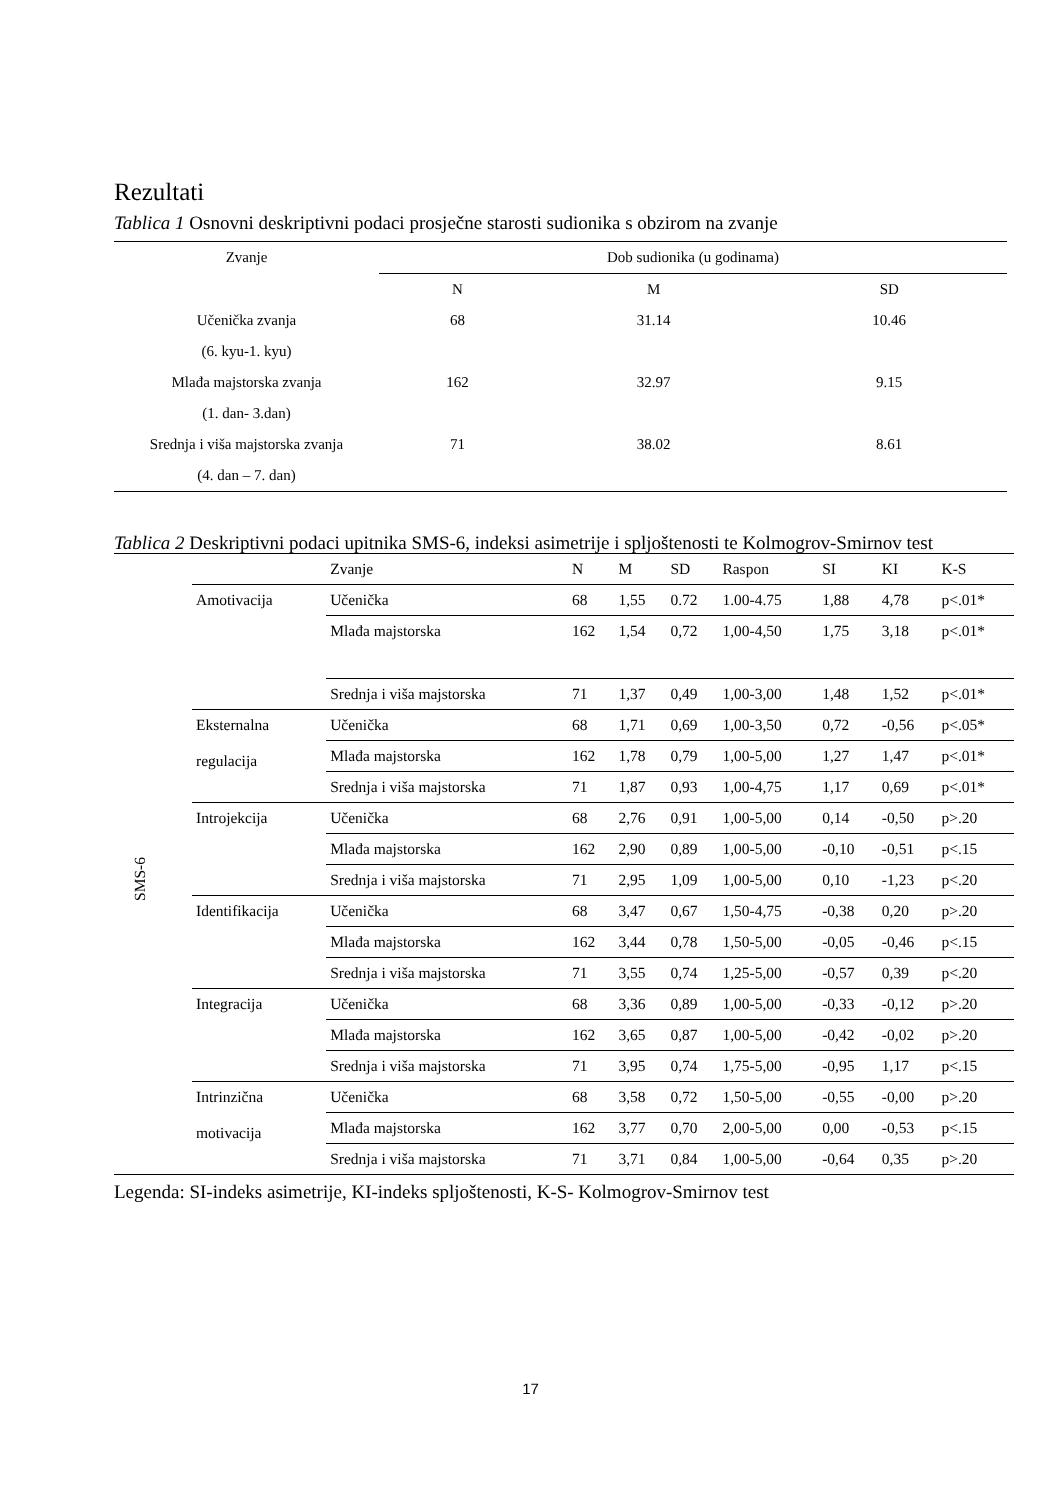Rezultati
Tablica 1 Osnovni deskriptivni podaci prosječne starosti sudionika s obzirom na zvanje
| Zvanje | Dob sudionika (u godinama) | | |
| --- | --- | --- | --- |
| | N | M | SD |
| Učenička zvanja | 68 | 31.14 | 10.46 |
| (6. kyu-1. kyu) | | | |
| Mlađa majstorska zvanja | 162 | 32.97 | 9.15 |
| (1. dan- 3.dan) | | | |
| Srednja i viša majstorska zvanja | 71 | 38.02 | 8.61 |
| (4. dan – 7. dan) | | | |
Tablica 2 Deskriptivni podaci upitnika SMS-6, indeksi asimetrije i spljoštenosti te Kolmogrov-Smirnov test
| | | Zvanje | N | M | SD | Raspon | SI | KI | K-S |
| --- | --- | --- | --- | --- | --- | --- | --- | --- | --- |
| SMS-6 | Amotivacija | Učenička | 68 | 1,55 | 0.72 | 1.00-4.75 | 1,88 | 4,78 | p<.01* |
| | | Mlađa majstorska | 162 | 1,54 | 0,72 | 1,00-4,50 | 1,75 | 3,18 | p<.01* |
| | | Srednja i viša majstorska | 71 | 1,37 | 0,49 | 1,00-3,00 | 1,48 | 1,52 | p<.01* |
| | Eksternalna regulacija | Učenička | 68 | 1,71 | 0,69 | 1,00-3,50 | 0,72 | -0,56 | p<.05* |
| | | Mlađa majstorska | 162 | 1,78 | 0,79 | 1,00-5,00 | 1,27 | 1,47 | p<.01* |
| | | Srednja i viša majstorska | 71 | 1,87 | 0,93 | 1,00-4,75 | 1,17 | 0,69 | p<.01* |
| | Introjekcija | Učenička | 68 | 2,76 | 0,91 | 1,00-5,00 | 0,14 | -0,50 | p>.20 |
| | | Mlađa majstorska | 162 | 2,90 | 0,89 | 1,00-5,00 | -0,10 | -0,51 | p<.15 |
| | | Srednja i viša majstorska | 71 | 2,95 | 1,09 | 1,00-5,00 | 0,10 | -1,23 | p<.20 |
| | Identifikacija | Učenička | 68 | 3,47 | 0,67 | 1,50-4,75 | -0,38 | 0,20 | p>.20 |
| | | Mlađa majstorska | 162 | 3,44 | 0,78 | 1,50-5,00 | -0,05 | -0,46 | p<.15 |
| | | Srednja i viša majstorska | 71 | 3,55 | 0,74 | 1,25-5,00 | -0,57 | 0,39 | p<.20 |
| | Integracija | Učenička | 68 | 3,36 | 0,89 | 1,00-5,00 | -0,33 | -0,12 | p>.20 |
| | | Mlađa majstorska | 162 | 3,65 | 0,87 | 1,00-5,00 | -0,42 | -0,02 | p>.20 |
| | | Srednja i viša majstorska | 71 | 3,95 | 0,74 | 1,75-5,00 | -0,95 | 1,17 | p<.15 |
| | Intrinzična motivacija | Učenička | 68 | 3,58 | 0,72 | 1,50-5,00 | -0,55 | -0,00 | p>.20 |
| | | Mlađa majstorska | 162 | 3,77 | 0,70 | 2,00-5,00 | 0,00 | -0,53 | p<.15 |
| | | Srednja i viša majstorska | 71 | 3,71 | 0,84 | 1,00-5,00 | -0,64 | 0,35 | p>.20 |
Legenda: SI-indeks asimetrije, KI-indeks spljoštenosti, K-S- Kolmogrov-Smirnov test
17